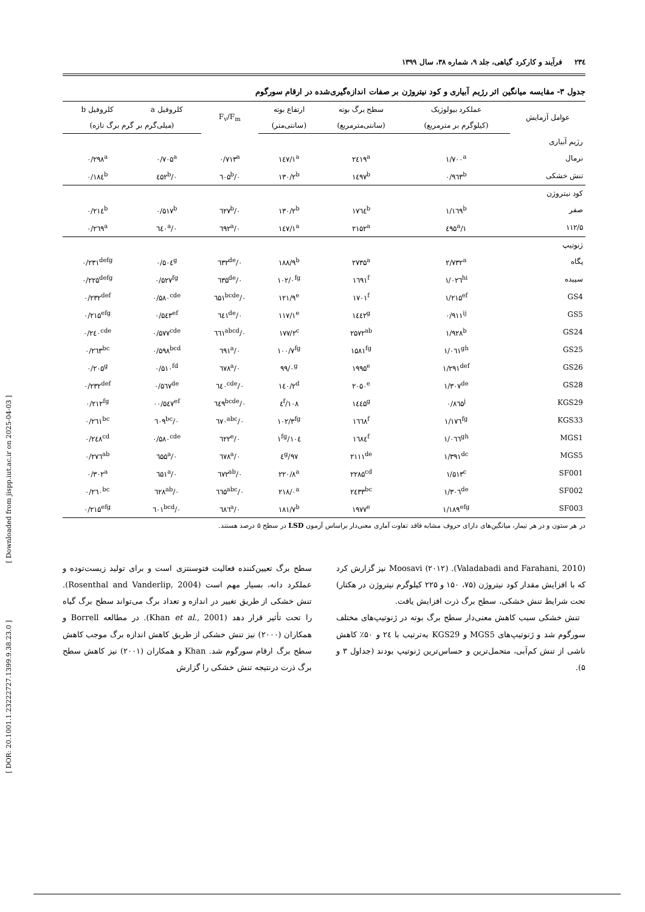[ Downloaded from jispp.iut.ac.ir on 2025-04-03 ]
[ DOR: 20.1001.1.23222727.1399.9.38.23.0 ]
۲۳٤فرآیند و کارکرد گیاهی، جلد ۹، شماره ۳۸، سال ۱۳۹۹
جدول ۳- مقایسه میانگین اثر رژیم آبیاری و کود نیتروژن بر صفات اندازه‌گیری‌شده در ارقام سورگوم
| عوامل آزمایش | عملکرد بیولوژیک | سطح برگ بوته | ارتفاع بوته | F<sub>v</sub>/F<sub>m</sub> | کلروفیل a | کلروفیل b |
| --- | --- | --- | --- | --- | --- | --- |
| | (کیلوگرم بر مترمربع) | (سانتی‌مترمربع) | (سانتی‌متر) | | (میلی‌گرم بر گرم برگ تازه) | |
| رژیم آبیاری | | | | | | |
| نرمال | ۱/۷۰۰<sup>a</sup> | ۲٤۱۹<sup>a</sup> | ۱٤۷/۱<sup>a</sup> | ۰/۷۱۳<sup>a</sup> | ۰/۷۰۵<sup>a</sup> | ۰/۲۹۸<sup>a</sup> |
| تنش خشکی | ۰/۹٦۳<sup>b</sup> | ۱٤۹۷<sup>b</sup> | ۱۳۰/۲<sup>b</sup> | ۰/٦۰۵<sup>b</sup> | ۰/٤۵۲<sup>b</sup> | ۰/۱۸٤<sup>b</sup> |
| کود نیتروژن | | | | | | |
| صفر | ۱/۱٦۹<sup>b</sup> | ۱۷٦٤<sup>b</sup> | ۱۳۰/۲<sup>b</sup> | ۰/٦۲۷<sup>b</sup> | ۰/۵۱۷<sup>b</sup> | ۰/۲۱٤<sup>b</sup> |
| ۱۱۲/۵ | ۱/٤۹۵<sup>a</sup> | ۲۱۵۲<sup>a</sup> | ۱٤۷/۱<sup>a</sup> | ۰/٦۹۲<sup>a</sup> | ۰/٦٤۰<sup>a</sup> | ۰/۲٦۹<sup>a</sup> |
| ژنوتیپ | | | | | | |
| پگاه | ۲/۷۳۲<sup>a</sup> | ۲۷۳۵<sup>a</sup> | ۱۸۸/۹<sup>b</sup> | ۰/٦۳۲<sup>de</sup> | ۰/۵۰٤<sup>g</sup> | ۰/۲۳۱<sup>defg</sup> |
| سپیده | ۱/۰۲٦<sup>hi</sup> | ۱٦۹۱<sup>f</sup> | ۱۰۲/۰<sup>fg</sup> | ۰/٦۳۵<sup>de</sup> | ۰/۵۲۷<sup>fg</sup> | ۰/۲۲۵<sup>defg</sup> |
| GS4 | ۱/۲۱۵<sup>ef</sup> | ۱۷۰۱<sup>f</sup> | ۱۲۱/۹<sup>e</sup> | ۰/٦۵۱<sup>bcde</sup> | ۰/۵۸۰<sup>cde</sup> | ۰/۲۳۲<sup>def</sup> |
| GS5 | ۰/۹۱۱<sup>ij</sup> | ۱٤٤۲<sup>g</sup> | ۱۱۷/۱<sup>e</sup> | ۰/٦٤۱<sup>de</sup> | ۰/۵٤۳<sup>ef</sup> | ۰/۲۱۵<sup>efg</sup> |
| GS24 | ۱/۹۲۸<sup>b</sup> | ۲۵۷۲<sup>ab</sup> | ۱۷۷/۲<sup>c</sup> | ۰/٦٦۱<sup>abcd</sup> | ۰/۵۷۷<sup>cde</sup> | ۰/۲٤۰<sup>cde</sup> |
| GS25 | ۱/۰٦۱<sup>gh</sup> | ۱۵۸۱<sup>fg</sup> | ۱۰۰/۷<sup>fg</sup> | ۰/٦۹۱<sup>a</sup> | ۰/۵۹۸<sup>bcd</sup> | ۰/۲٦۳<sup>bc</sup> |
| GS26 | ۱/۲۹۱<sup>def</sup> | ۱۹۹۵<sup>e</sup> | ۹۹/۰<sup>g</sup> | ۰/٦۷۸<sup>a</sup> | ۰/۵۱۰<sup>fd</sup> | ۰/۲۰۵<sup>g</sup> |
| GS28 | ۱/۳۰۷<sup>de</sup> | ۲۰۵۰<sup>e</sup> | ۱٤۰/۲<sup>d</sup> | ۰/٦٤۰<sup>cde</sup> | ۰/۵٦۷<sup>de</sup> | ۰/۲۳۲<sup>def</sup> |
| KGS29 | ۰/۸٦۵<sup>j</sup> | ۱٤٤۵<sup>g</sup> | ۱۰۸/٤<sup>f</sup> | ۰/٦٤۹<sup>bcde</sup> | ۰۰/۵٤۷<sup>ef</sup> | ۰/۲۱۲<sup>fg</sup> |
| KGS33 | ۱/۱۷٦<sup>fg</sup> | ۱٦٦۸<sup>f</sup> | ۱۰۲/۳<sup>fg</sup> | ۰/٦۷۰<sup>abc</sup> | ۰/٦۰۹<sup>bc</sup> | ۰/۲٦۱<sup>bc</sup> |
| MGS1 | ۱/۰٦٦<sup>gh</sup> | ۱٦۸٤<sup>f</sup> | ۱۰٤/۱<sup>fg</sup> | ۰/٦۲۲<sup>e</sup> | ۰/۵۸۰<sup>cde</sup> | ۰/۲٤۸<sup>cd</sup> |
| MGS5 | ۱/۳۹۱<sup>dc</sup> | ۲۱۱۱<sup>de</sup> | ۹۷/٤<sup>g</sup> | ۰/٦۷۸<sup>a</sup> | ۰/٦۵۵<sup>a</sup> | ۰/۲۷٦<sup>ab</sup> |
| SF001 | ۱/۵۱۳<sup>c</sup> | ۲۲۸۵<sup>cd</sup> | ۲۲۰/۸<sup>a</sup> | ۰/٦۷۲<sup>ab</sup> | ۰/٦۵۱<sup>a</sup> | ۰/۳۰۲<sup>a</sup> |
| SF002 | ۱/۳۰٦<sup>de</sup> | ۲٤۳۳<sup>bc</sup> | ۲۱۸/۰<sup>a</sup> | ۰/٦٦۵<sup>abc</sup> | ۰/٦۲۸<sup>ab</sup> | ۰/۲٦۰<sup>bc</sup> |
| SF003 | ۱/۱۸۹<sup>efg</sup> | ۱۹۷۷<sup>e</sup> | ۱۸۱/۷<sup>b</sup> | ۰/٦۸٦<sup>a</sup> | ۰/٦۰۱<sup>bcd</sup> | ۰/۲۱۵<sup>efg</sup> |
در هر ستون و در هر تیمار، میانگین‌های دارای حروف مشابه فاقد تفاوت آماری معنی‌دار براساس آزمون LSD در سطح ۵ درصد هستند.
(Valadabadi and Farahani, 2010). Moosavi (۲۰۱۲) نیز گزارش کرد که با افزایش مقدار کود نیتروژن (۷۵، ۱۵۰ و ۲۲۵ کیلوگرم نیتروژن در هکتار) تحت شرایط تنش خشکی، سطح برگ ذرت افزایش یافت.
تنش خشکی سبب کاهش معنی‌دار سطح برگ بوته در ژنوتیپ‌های مختلف سورگوم شد و ژنوتیپ‌های MGS5 و KGS29 به‌ترتیب با ۲٤ و ۵۰٪ کاهش ناشی از تنش کم‌آبی، متحمل‌ترین و حساس‌ترین ژنوتیپ بودند (جداول ۳ و ۵).
سطح برگ تعیین‌کننده فعالیت فتوسنتزی است و برای تولید زیست‌توده و عملکرد دانه، بسیار مهم است (Rosenthal and Vanderlip, 2004). تنش خشکی از طریق تغییر در اندازه و تعداد برگ می‌تواند سطح برگ گیاه را تحت تأثیر قرار دهد (Khan et al., 2001). در مطالعه Borrell و همکاران (۲۰۰۰) نیز تنش خشکی از طریق کاهش اندازه برگ موجب کاهش سطح برگ ارقام سورگوم شد. Khan و همکاران (۲۰۰۱) نیز کاهش سطح برگ ذرت درنتیجه تنش خشکی را گزارش